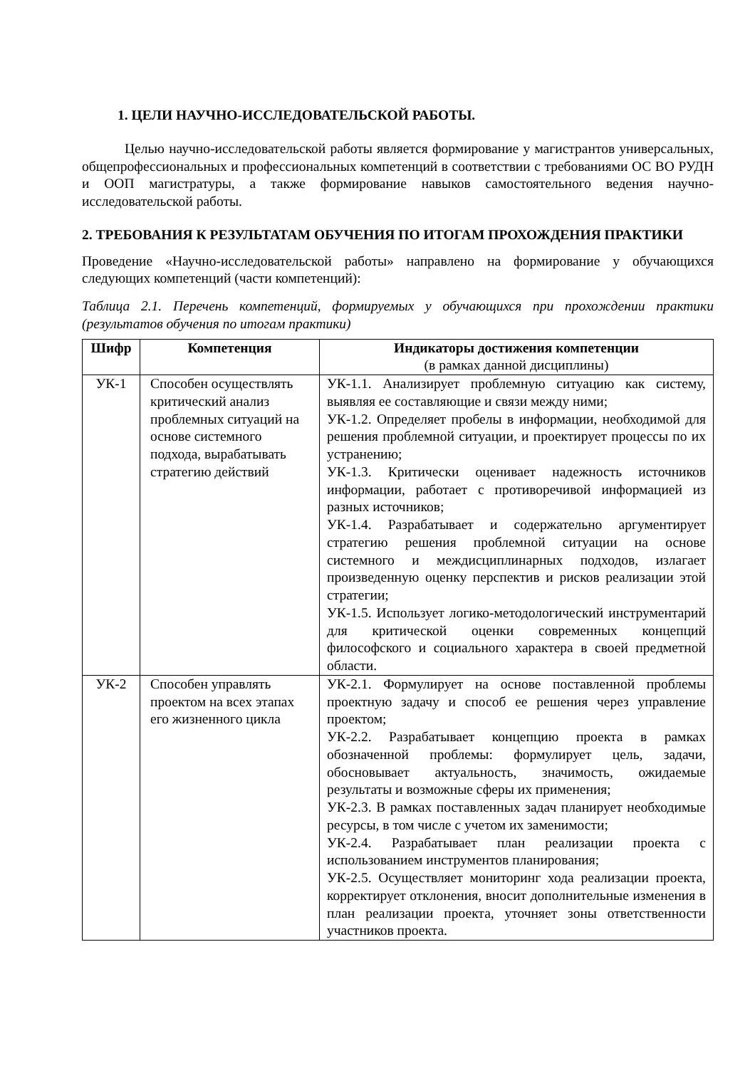1. ЦЕЛИ НАУЧНО-ИССЛЕДОВАТЕЛЬСКОЙ РАБОТЫ.
Целью научно-исследовательской работы является формирование у магистрантов универсальных, общепрофессиональных и профессиональных компетенций в соответствии с требованиями ОС ВО РУДН и ООП магистратуры, а также формирование навыков самостоятельного ведения научно-исследовательской работы.
2. ТРЕБОВАНИЯ К РЕЗУЛЬТАТАМ ОБУЧЕНИЯ ПО ИТОГАМ ПРОХОЖДЕНИЯ ПРАКТИКИ
Проведение «Научно-исследовательской работы» направлено на формирование у обучающихся следующих компетенций (части компетенций):
Таблица 2.1. Перечень компетенций, формируемых у обучающихся при прохождении практики (результатов обучения по итогам практики)
| Шифр | Компетенция | Индикаторы достижения компетенции (в рамках данной дисциплины) |
| --- | --- | --- |
| УК-1 | Способен осуществлять критический анализ проблемных ситуаций на основе системного подхода, вырабатывать стратегию действий | УК-1.1. Анализирует проблемную ситуацию как систему, выявляя ее составляющие и связи между ними; УК-1.2. Определяет пробелы в информации, необходимой для решения проблемной ситуации, и проектирует процессы по их устранению; УК-1.3. Критически оценивает надежность источников информации, работает с противоречивой информацией из разных источников; УК-1.4. Разрабатывает и содержательно аргументирует стратегию решения проблемной ситуации на основе системного и междисциплинарных подходов, излагает произведенную оценку перспектив и рисков реализации этой стратегии; УК-1.5. Использует логико-методологический инструментарий для критической оценки современных концепций философского и социального характера в своей предметной области. |
| УК-2 | Способен управлять проектом на всех этапах его жизненного цикла | УК-2.1. Формулирует на основе поставленной проблемы проектную задачу и способ ее решения через управление проектом; УК-2.2. Разрабатывает концепцию проекта в рамках обозначенной проблемы: формулирует цель, задачи, обосновывает актуальность, значимость, ожидаемые результаты и возможные сферы их применения; УК-2.3. В рамках поставленных задач планирует необходимые ресурсы, в том числе с учетом их заменимости; УК-2.4. Разрабатывает план реализации проекта с использованием инструментов планирования; УК-2.5. Осуществляет мониторинг хода реализации проекта, корректирует отклонения, вносит дополнительные изменения в план реализации проекта, уточняет зоны ответственности участников проекта. |